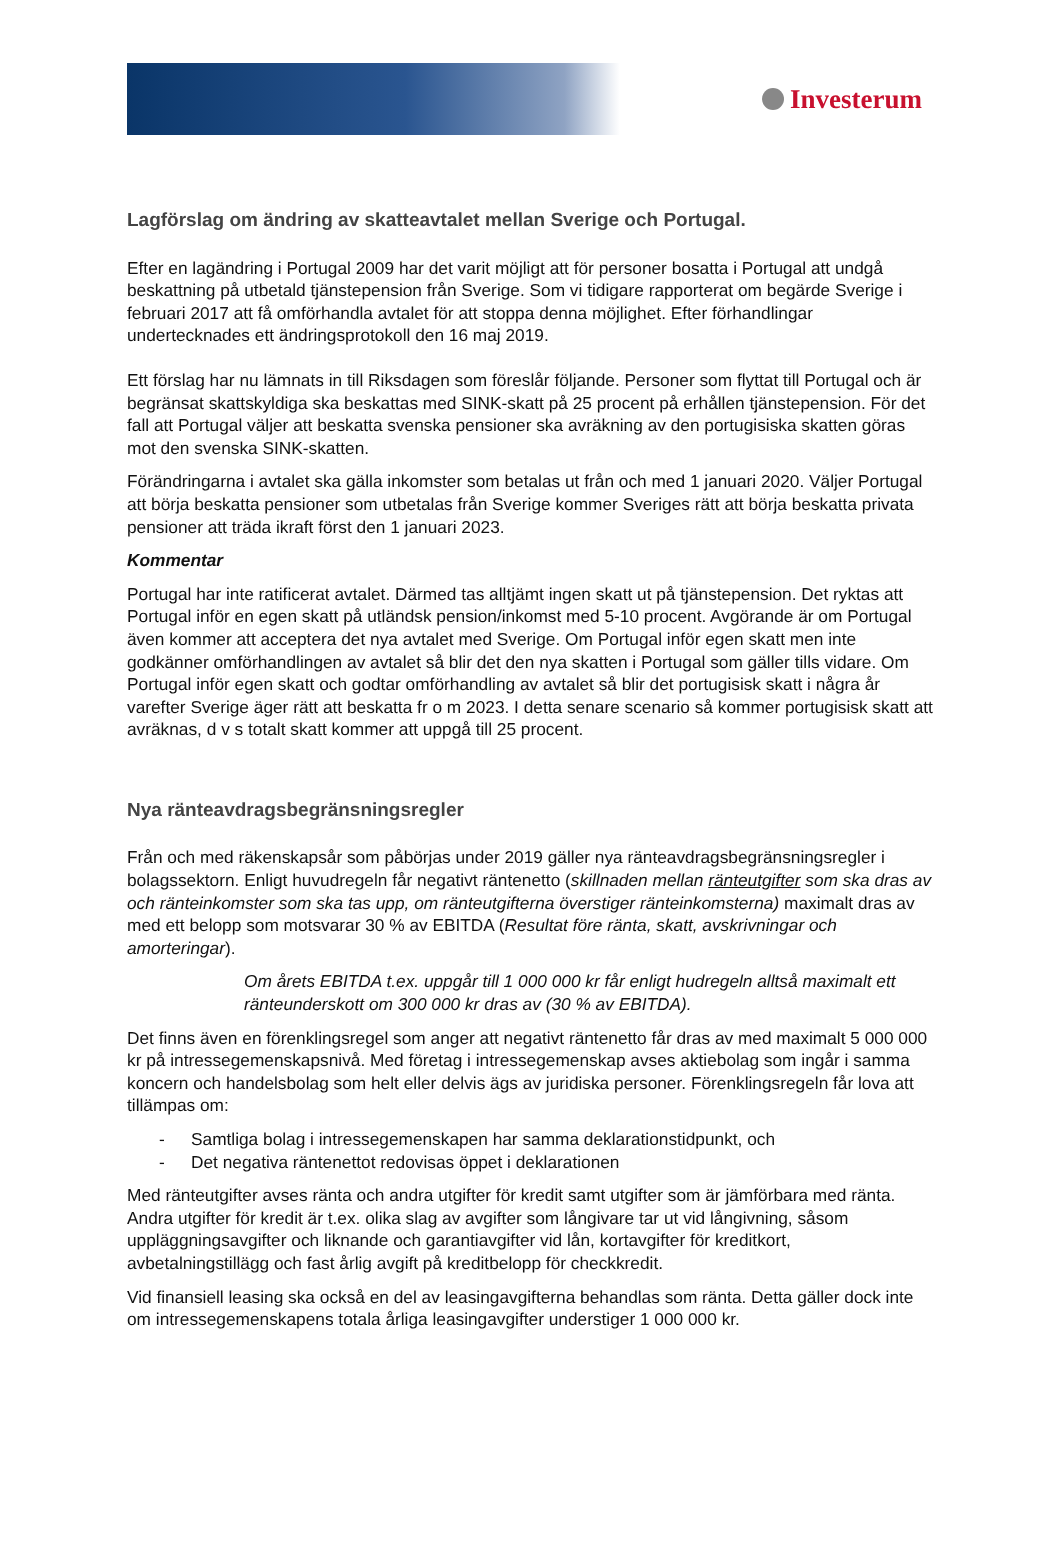Investerum
Lagförslag om ändring av skatteavtalet mellan Sverige och Portugal.
Efter en lagändring i Portugal 2009 har det varit möjligt att för personer bosatta i Portugal att undgå beskattning på utbetald tjänstepension från Sverige. Som vi tidigare rapporterat om begärde Sverige i februari 2017 att få omförhandla avtalet för att stoppa denna möjlighet. Efter förhandlingar undertecknades ett ändringsprotokoll den 16 maj 2019.
Ett förslag har nu lämnats in till Riksdagen som föreslår följande. Personer som flyttat till Portugal och är begränsat skattskyldiga ska beskattas med SINK-skatt på 25 procent på erhållen tjänstepension. För det fall att Portugal väljer att beskatta svenska pensioner ska avräkning av den portugisiska skatten göras mot den svenska SINK-skatten.
Förändringarna i avtalet ska gälla inkomster som betalas ut från och med 1 januari 2020. Väljer Portugal att börja beskatta pensioner som utbetalas från Sverige kommer Sveriges rätt att börja beskatta privata pensioner att träda ikraft först den 1 januari 2023.
Kommentar
Portugal har inte ratificerat avtalet. Därmed tas alltjämt ingen skatt ut på tjänstepension. Det ryktas att Portugal inför en egen skatt på utländsk pension/inkomst med 5-10 procent. Avgörande är om Portugal även kommer att acceptera det nya avtalet med Sverige. Om Portugal inför egen skatt men inte godkänner omförhandlingen av avtalet så blir det den nya skatten i Portugal som gäller tills vidare. Om Portugal inför egen skatt och godtar omförhandling av avtalet så blir det portugisisk skatt i några år varefter Sverige äger rätt att beskatta fr o m 2023. I detta senare scenario så kommer portugisisk skatt att avräknas, d v s totalt skatt kommer att uppgå till 25 procent.
Nya ränteavdragsbegränsningsregler
Från och med räkenskapsår som påbörjas under 2019 gäller nya ränteavdragsbegränsningsregler i bolagssektorn. Enligt huvudregeln får negativt räntenetto (skillnaden mellan ränteutgifter som ska dras av och ränteinkomster som ska tas upp, om ränteutgifterna överstiger ränteinkomsterna) maximalt dras av med ett belopp som motsvarar 30 % av EBITDA (Resultat före ränta, skatt, avskrivningar och amorteringar).
Om årets EBITDA t.ex. uppgår till 1 000 000 kr får enligt hudregeln alltså maximalt ett ränteunderskott om 300 000 kr dras av (30 % av EBITDA).
Det finns även en förenklingsregel som anger att negativt räntenetto får dras av med maximalt 5 000 000 kr på intressegemenskapsnivå. Med företag i intressegemenskap avses aktiebolag som ingår i samma koncern och handelsbolag som helt eller delvis ägs av juridiska personer. Förenklingsregeln får lova att tillämpas om:
- Samtliga bolag i intressegemenskapen har samma deklarationstidpunkt, och
- Det negativa räntenettot redovisas öppet i deklarationen
Med ränteutgifter avses ränta och andra utgifter för kredit samt utgifter som är jämförbara med ränta. Andra utgifter för kredit är t.ex. olika slag av avgifter som långivare tar ut vid långivning, såsom uppläggningsavgifter och liknande och garantiavgifter vid lån, kortavgifter för kreditkort, avbetalningstillägg och fast årlig avgift på kreditbelopp för checkkredit.
Vid finansiell leasing ska också en del av leasingavgifterna behandlas som ränta. Detta gäller dock inte om intressegemenskapens totala årliga leasingavgifter understiger 1 000 000 kr.